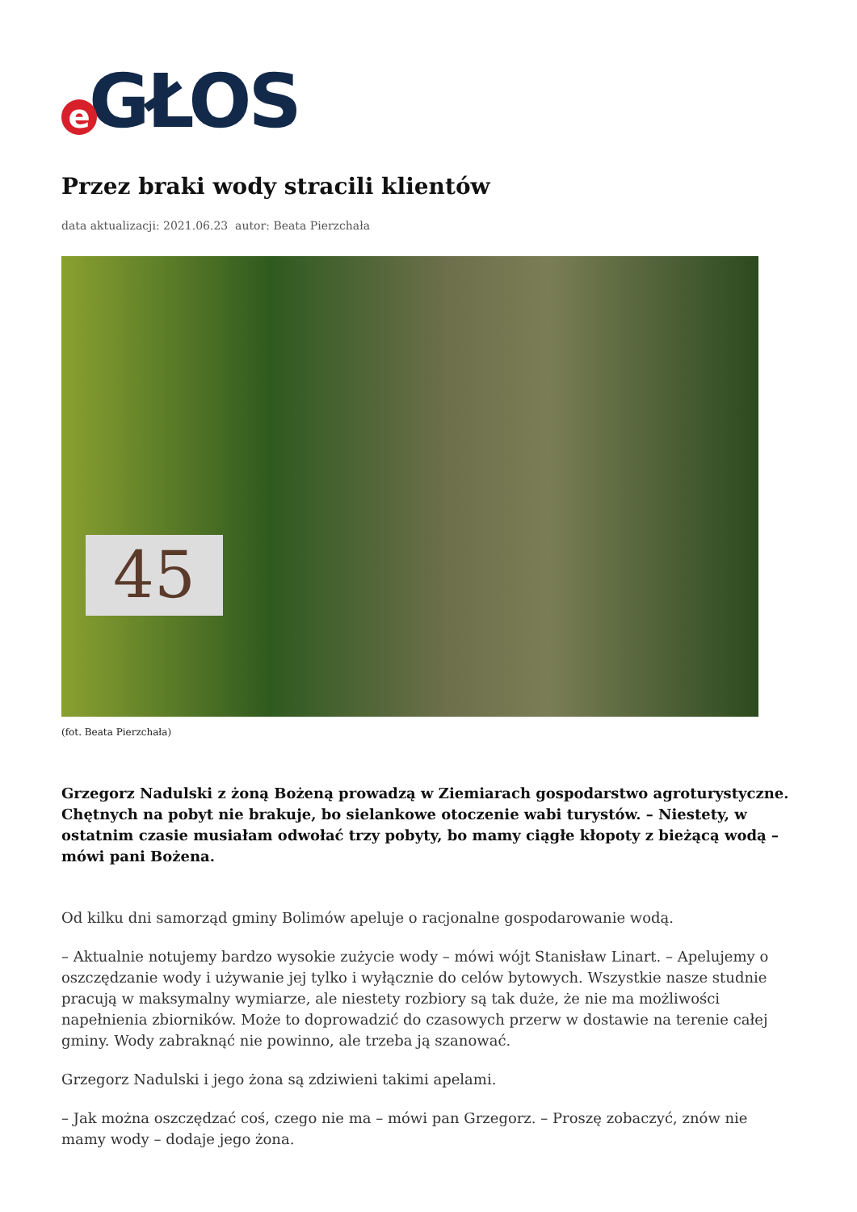e GŁOS
Przez braki wody stracili klientów
data aktualizacji: 2021.06.23 autor: Beata Pierzchała
45
(fot. Beata Pierzchała)
Grzegorz Nadulski z żoną Bożeną prowadzą w Ziemiarach gospodarstwo agroturystyczne. Chętnych na pobyt nie brakuje, bo sielankowe otoczenie wabi turystów. – Niestety, w ostatnim czasie musiałam odwołać trzy pobyty, bo mamy ciągłe kłopoty z bieżącą wodą – mówi pani Bożena.
Od kilku dni samorząd gminy Bolimów apeluje o racjonalne gospodarowanie wodą.
– Aktualnie notujemy bardzo wysokie zużycie wody – mówi wójt Stanisław Linart. – Apelujemy o oszczędzanie wody i używanie jej tylko i wyłącznie do celów bytowych. Wszystkie nasze studnie pracują w maksymalny wymiarze, ale niestety rozbiory są tak duże, że nie ma możliwości napełnienia zbiorników. Może to doprowadzić do czasowych przerw w dostawie na terenie całej gminy. Wody zabraknąć nie powinno, ale trzeba ją szanować.
Grzegorz Nadulski i jego żona są zdziwieni takimi apelami.
– Jak można oszczędzać coś, czego nie ma – mówi pan Grzegorz. – Proszę zobaczyć, znów nie mamy wody – dodaje jego żona.